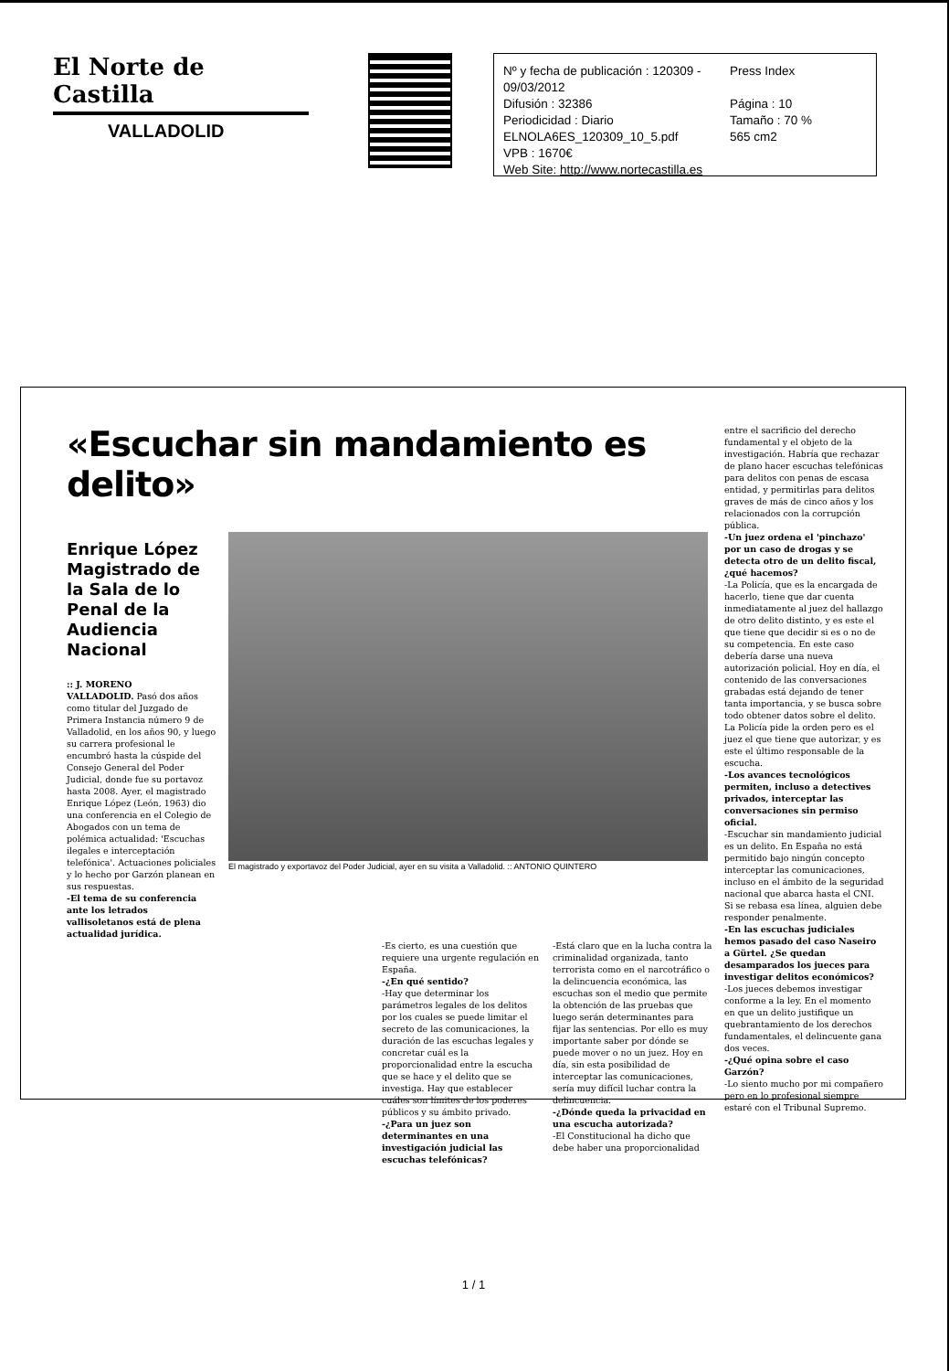El Norte de Castilla
VALLADOLID
Nº y fecha de publicación : 120309 - 09/03/2012 Press Index
Difusión : 32386 Página : 10
Periodicidad : Diario Tamaño : 70 %
ELNOLA6ES_120309_10_5.pdf 565 cm2
VPB : 1670€
Web Site: http://www.nortecastilla.es
«Escuchar sin mandamiento es delito»
Enrique López Magistrado de la Sala de lo Penal de la Audiencia Nacional
:: J. MORENO
VALLADOLID. Pasó dos años como titular del Juzgado de Primera Instancia número 9 de Valladolid, en los años 90, y luego su carrera profesional le encumbró hasta la cúspide del Consejo General del Poder Judicial, donde fue su portavoz hasta 2008. Ayer, el magistrado Enrique López (León, 1963) dio una conferencia en el Colegio de Abogados con un tema de polémica actualidad: 'Escuchas ilegales e interceptación telefónica'. Actuaciones policiales y lo hecho por Garzón planean en sus respuestas.
-El tema de su conferencia ante los letrados vallisoletanos está de plena actualidad jurídica.
El magistrado y exportavoz del Poder Judicial, ayer en su visita a Valladolid. :: ANTONIO QUINTERO
-Es cierto, es una cuestión que requiere una urgente regulación en España.
-¿En qué sentido?
-Hay que determinar los parámetros legales de los delitos por los cuales se puede limitar el secreto de las comunicaciones, la duración de las escuchas legales y concretar cuál es la proporcionalidad entre la escucha que se hace y el delito que se investiga. Hay que establecer cuáles son límites de los poderes públicos y su ámbito privado.
-¿Para un juez son determinantes en una investigación judicial las escuchas telefónicas?
-Está claro que en la lucha contra la criminalidad organizada, tanto terrorista como en el narcotráfico o la delincuencia económica, las escuchas son el medio que permite la obtención de las pruebas que luego serán determinantes para fijar las sentencias. Por ello es muy importante saber por dónde se puede mover o no un juez. Hoy en día, sin esta posibilidad de interceptar las comunicaciones, sería muy difícil luchar contra la delincuencia.
-¿Dónde queda la privacidad en una escucha autorizada?
-El Constitucional ha dicho que debe haber una proporcionalidad
entre el sacrificio del derecho fundamental y el objeto de la investigación. Habría que rechazar de plano hacer escuchas telefónicas para delitos con penas de escasa entidad, y permitirlas para delitos graves de más de cinco años y los relacionados con la corrupción pública.
-Un juez ordena el 'pinchazo' por un caso de drogas y se detecta otro de un delito fiscal, ¿qué hacemos?
-La Policía, que es la encargada de hacerlo, tiene que dar cuenta inmediatamente al juez del hallazgo de otro delito distinto, y es este el que tiene que decidir si es o no de su competencia. En este caso debería darse una nueva autorización policial. Hoy en día, el contenido de las conversaciones grabadas está dejando de tener tanta importancia, y se busca sobre todo obtener datos sobre el delito. La Policía pide la orden pero es el juez el que tiene que autorizar, y es este el último responsable de la escucha.
-Los avances tecnológicos permiten, incluso a detectives privados, interceptar las conversaciones sin permiso oficial.
-Escuchar sin mandamiento judicial es un delito. En España no está permitido bajo ningún concepto interceptar las comunicaciones, incluso en el ámbito de la seguridad nacional que abarca hasta el CNI. Si se rebasa esa línea, alguien debe responder penalmente.
-En las escuchas judiciales hemos pasado del caso Naseiro a Gürtel. ¿Se quedan desamparados los jueces para investigar delitos económicos?
-Los jueces debemos investigar conforme a la ley. En el momento en que un delito justifique un quebrantamiento de los derechos fundamentales, el delincuente gana dos veces.
-¿Qué opina sobre el caso Garzón?
-Lo siento mucho por mi compañero pero en lo profesional siempre estaré con el Tribunal Supremo.
1 / 1